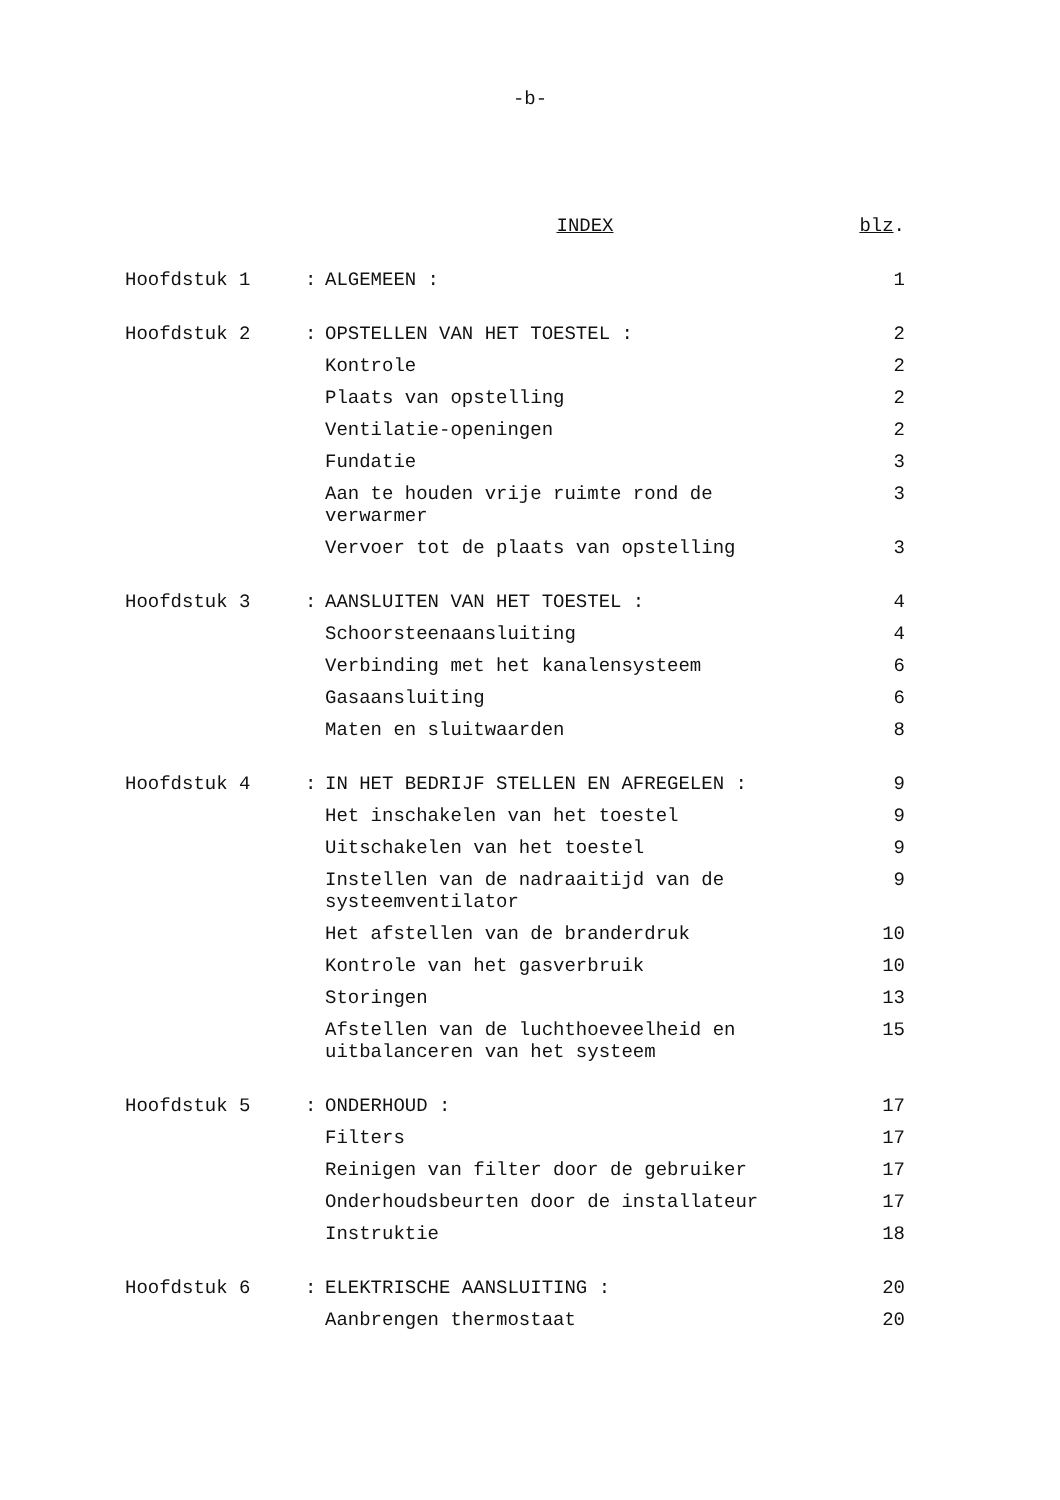-b-
| | | INDEX | blz . |
| Hoofdstuk 1 | : | ALGEMEEN : | 1 |
| Hoofdstuk 2 | : | OPSTELLEN VAN HET TOESTEL : | 2 |
| | | Kontrole | 2 |
| | | Plaats van opstelling | 2 |
| | | Ventilatie-openingen | 2 |
| | | Fundatie | 3 |
| | | Aan te houden vrije ruimte rond de verwarmer | 3 |
| | | Vervoer tot de plaats van opstelling | 3 |
| Hoofdstuk 3 | : | AANSLUITEN VAN HET TOESTEL : | 4 |
| | | Schoorsteenaansluiting | 4 |
| | | Verbinding met het kanalensysteem | 6 |
| | | Gasaansluiting | 6 |
| | | Maten en sluitwaarden | 8 |
| Hoofdstuk 4 | : | IN HET BEDRIJF STELLEN EN AFREGELEN : | 9 |
| | | Het inschakelen van het toestel | 9 |
| | | Uitschakelen van het toestel | 9 |
| | | Instellen van de nadraaitijd van de systeemventilator | 9 |
| | | Het afstellen van de branderdruk | 10 |
| | | Kontrole van het gasverbruik | 10 |
| | | Storingen | 13 |
| | | Afstellen van de luchthoeveelheid en uitbalanceren van het systeem | 15 |
| Hoofdstuk 5 | : | ONDERHOUD : | 17 |
| | | Filters | 17 |
| | | Reinigen van filter door de gebruiker | 17 |
| | | Onderhoudsbeurten door de installateur | 17 |
| | | Instruktie | 18 |
| Hoofdstuk 6 | : | ELEKTRISCHE AANSLUITING : | 20 |
| | | Aanbrengen thermostaat | 20 |